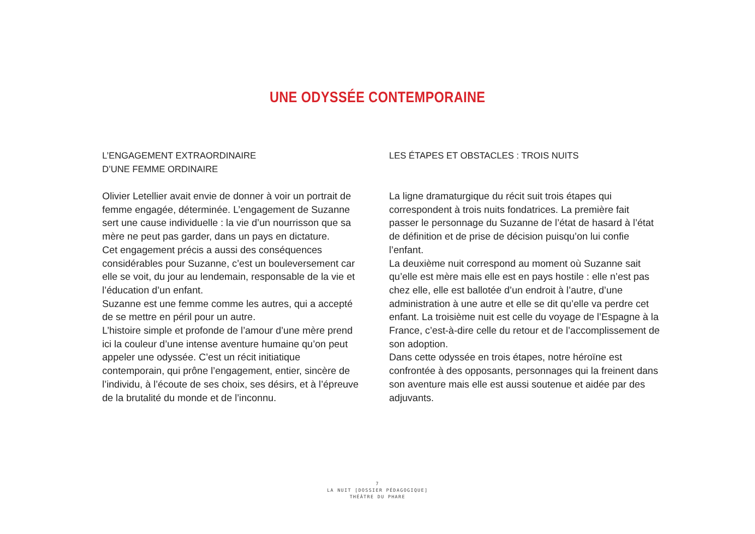UNE ODYSSÉE CONTEMPORAINE
L’ENGAGEMENT EXTRAORDINAIRE
D’UNE FEMME ORDINAIRE
Olivier Letellier avait envie de donner à voir un portrait de femme engagée, déterminée. L’engagement de Suzanne sert une cause individuelle : la vie d’un nourrisson que sa mère ne peut pas garder, dans un pays en dictature.
Cet engagement précis a aussi des conséquences considérables pour Suzanne, c’est un bouleversement car elle se voit, du jour au lendemain, responsable de la vie et l’éducation d’un enfant.
Suzanne est une femme comme les autres, qui a accepté de se mettre en péril pour un autre.
L’histoire simple et profonde de l’amour d’une mère prend ici la couleur d’une intense aventure humaine qu’on peut appeler une odyssée. C’est un récit initiatique contemporain, qui prône l’engagement, entier, sincère de l’individu, à l’écoute de ses choix, ses désirs, et à l’épreuve de la brutalité du monde et de l’inconnu.
LES ÉTAPES ET OBSTACLES : TROIS NUITS
La ligne dramaturgique du récit suit trois étapes qui correspondent à trois nuits fondatrices. La première fait passer le personnage du Suzanne de l’état de hasard à l’état de définition et de prise de décision puisqu’on lui confie l’enfant.
La deuxième nuit correspond au moment où Suzanne sait qu’elle est mère mais elle est en pays hostile : elle n’est pas chez elle, elle est ballotée d’un endroit à l’autre, d’une administration à une autre et elle se dit qu’elle va perdre cet enfant. La troisième nuit est celle du voyage de l’Espagne à la France, c’est-à-dire celle du retour et de l’accomplissement de son adoption.
Dans cette odyssée en trois étapes, notre héroïne est confrontée à des opposants, personnages qui la freinent dans son aventure mais elle est aussi soutenue et aidée par des adjuvants.
7
LA NUIT [DOSSIER PÉDAGOGIQUE]
THÉÂTRE DU PHARE